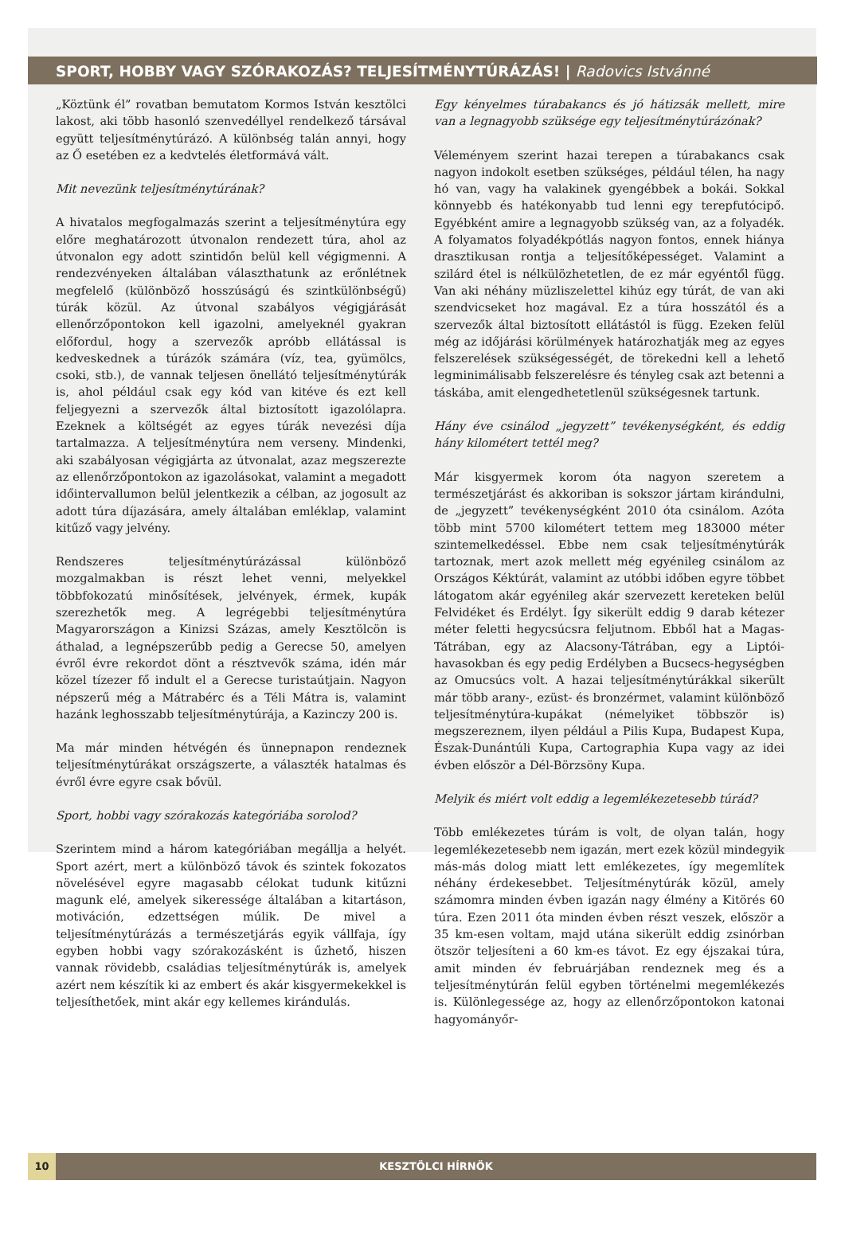SPORT, HOBBY VAGY SZÓRAKOZÁS? TELJESÍTMÉNYTÚRÁZÁS! | Radovics Istvánné
„Köztünk él” rovatban bemutatom Kormos István kesztölci lakost, aki több hasonló szenvedéllyel rendelkező társával együtt teljesítménytúrázó. A különbség talán annyi, hogy az Ő esetében ez a kedvtelés életformává vált.
Mit nevezünk teljesítménytúrának?
A hivatalos megfogalmazás szerint a teljesítménytúra egy előre meghatározott útvonalon rendezett túra, ahol az útvonalon egy adott szintidőn belül kell végigmenni. A rendezvényeken általában választhatunk az erőnlétnek megfelelő (különböző hosszúságú és szintkülönbségű) túrák közül. Az útvonal szabályos végigjárását ellenőrzőpontokon kell igazolni, amelyeknél gyakran előfordul, hogy a szervezők apróbb ellátással is kedveskednek a túrázók számára (víz, tea, gyümölcs, csoki, stb.), de vannak teljesen önellátó teljesítménytúrák is, ahol például csak egy kód van kitéve és ezt kell feljegyezni a szervezők által biztosított igazolólapra. Ezeknek a költségét az egyes túrák nevezési díja tartalmazza. A teljesítménytúra nem verseny. Mindenki, aki szabályosan végigjárta az útvonalat, azaz megszerezte az ellenőrzőpontokon az igazolásokat, valamint a megadott időintervallumon belül jelentkezik a célban, az jogosult az adott túra díjazására, amely általában emléklap, valamint kitűző vagy jelvény.
Rendszeres teljesítménytúrázással különböző mozgalmakban is részt lehet venni, melyekkel többfokozatú minősítések, jelvények, érmek, kupák szerezhetők meg. A legrégebbi teljesítménytúra Magyarországon a Kinizsi Százas, amely Kesztölcön is áthalad, a legnépszerűbb pedig a Gerecse 50, amelyen évről évre rekordot dönt a résztvevők száma, idén már közel tízezer fő indult el a Gerecse turistaútjain. Nagyon népszerű még a Mátrabérc és a Téli Mátra is, valamint hazánk leghosszabb teljesítménytúrája, a Kazinczy 200 is.
Ma már minden hétvégén és ünnepnapon rendeznek teljesítménytúrákat országszerte, a választék hatalmas és évről évre egyre csak bővül.
Sport, hobbi vagy szórakozás kategóriába sorolod?
Szerintem mind a három kategóriában megállja a helyét. Sport azért, mert a különböző távok és szintek fokozatos növelésével egyre magasabb célokat tudunk kitűzni magunk elé, amelyek sikeressége általában a kitartáson, motiváción, edzettségen múlik. De mivel a teljesítménytúrázás a természetjárás egyik vállfaja, így egyben hobbi vagy szórakozásként is űzhető, hiszen vannak rövidebb, családias teljesítménytúrák is, amelyek azért nem készítik ki az embert és akár kisgyermekekkel is teljesíthetőek, mint akár egy kellemes kirándulás.
Egy kényelmes túrabakancs és jó hátizsák mellett, mire van a legnagyobb szüksége egy teljesítménytúrázónak?
Véleményem szerint hazai terepen a túrabakancs csak nagyon indokolt esetben szükséges, például télen, ha nagy hó van, vagy ha valakinek gyengébbek a bokái. Sokkal könnyebb és hatékonyabb tud lenni egy terepfutócipő. Egyébként amire a legnagyobb szükség van, az a folyadék. A folyamatos folyadékpótlás nagyon fontos, ennek hiánya drasztikusan rontja a teljesítőképességet. Valamint a szilárd étel is nélkülözhetetlen, de ez már egyéntől függ. Van aki néhány müzliszelettel kihúz egy túrát, de van aki szendvicseket hoz magával. Ez a túra hosszától és a szervezők által biztosított ellátástól is függ. Ezeken felül még az időjárási körülmények határozhatják meg az egyes felszerelések szükségességét, de törekedni kell a lehető legminimálisabb felszerelésre és tényleg csak azt betenni a táskába, amit elengedhetetlenül szükségesnek tartunk.
Hány éve csinálod „jegyzett” tevékenységként, és eddig hány kilométert tettél meg?
Már kisgyermek korom óta nagyon szeretem a természetjárást és akkoriban is sokszor jártam kirándulni, de „jegyzett” tevékenységként 2010 óta csinálom. Azóta több mint 5700 kilométert tettem meg 183000 méter szintemelkedéssel. Ebbe nem csak teljesítménytúrák tartoznak, mert azok mellett még egyénileg csinálom az Országos Kéktúrát, valamint az utóbbi időben egyre többet látogatom akár egyénileg akár szervezett kereteken belül Felvidéket és Erdélyt. Így sikerült eddig 9 darab kétezer méter feletti hegycsúcsra feljutnom. Ebből hat a Magas-Tátrában, egy az Alacsony-Tátrában, egy a Liptói-havasokban és egy pedig Erdélyben a Bucsecs-hegységben az Omucsúcs volt. A hazai teljesítménytúrákkal sikerült már több arany-, ezüst- és bronzérmet, valamint különböző teljesítménytúra-kupákat (némelyiket többször is) megszereznem, ilyen például a Pilis Kupa, Budapest Kupa, Észak-Dunántúli Kupa, Cartographia Kupa vagy az idei évben először a Dél-Börzsöny Kupa.
Melyik és miért volt eddig a legemlékezetesebb túrád?
Több emlékezetes túrám is volt, de olyan talán, hogy legemlékezetesebb nem igazán, mert ezek közül mindegyik más-más dolog miatt lett emlékezetes, így megemlítek néhány érdekesebbet. Teljesítménytúrák közül, amely számomra minden évben igazán nagy élmény a Kitörés 60 túra. Ezen 2011 óta minden évben részt veszek, először a 35 km-esen voltam, majd utána sikerült eddig zsinórban ötször teljesíteni a 60 km-es távot. Ez egy éjszakai túra, amit minden év februárjában rendeznek meg és a teljesítménytúrán felül egyben történelmi megemlékezés is. Különlegessége az, hogy az ellenőrzőpontokon katonai hagyományőr-
10 KESZTÖLCI HÍRNÖK